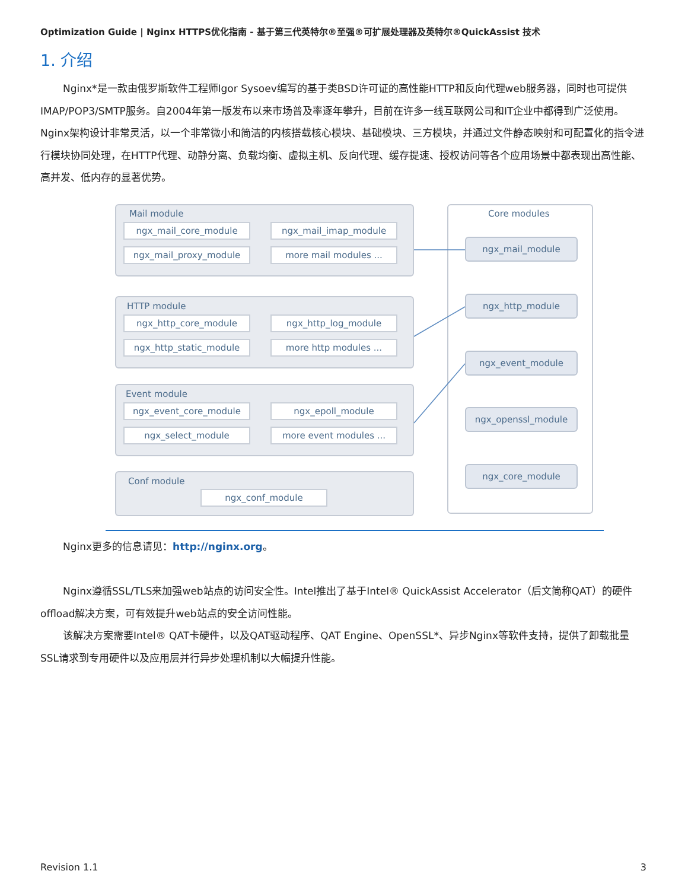Optimization Guide | Nginx HTTPS优化指南 - 基于第三代英特尔®至强®可扩展处理器及英特尔®QuickAssist 技术
1. 介绍
Nginx*是一款由俄罗斯软件工程师Igor Sysoev编写的基于类BSD许可证的高性能HTTP和反向代理web服务器，同时也可提供IMAP/POP3/SMTP服务。自2004年第一版发布以来市场普及率逐年攀升，目前在许多一线互联网公司和IT企业中都得到广泛使用。Nginx架构设计非常灵活，以一个非常微小和简洁的内核搭载核心模块、基础模块、三方模块，并通过文件静态映射和可配置化的指令进行模块协同处理，在HTTP代理、动静分离、负载均衡、虚拟主机、反向代理、缓存提速、授权访问等各个应用场景中都表现出高性能、高并发、低内存的显著优势。
Mail module
ngx_mail_core_module ngx_mail_imap_module
ngx_mail_proxy_module more mail modules ...
HTTP module
ngx_http_core_module ngx_http_log_module
ngx_http_static_module more http modules ...
Event module
ngx_event_core_module ngx_epoll_module
ngx_select_module more event modules ...
Conf module
ngx_conf_module
Core modules
ngx_mail_module
ngx_http_module
ngx_event_module
ngx_openssl_module
ngx_core_module
Nginx更多的信息请见：http://nginx.org。
Nginx遵循SSL/TLS来加强web站点的访问安全性。Intel推出了基于Intel® QuickAssist Accelerator（后文简称QAT）的硬件offload解决方案，可有效提升web站点的安全访问性能。
该解决方案需要Intel® QAT卡硬件，以及QAT驱动程序、QAT Engine、OpenSSL*、异步Nginx等软件支持，提供了卸载批量SSL请求到专用硬件以及应用层并行异步处理机制以大幅提升性能。
Revision 1.1 3